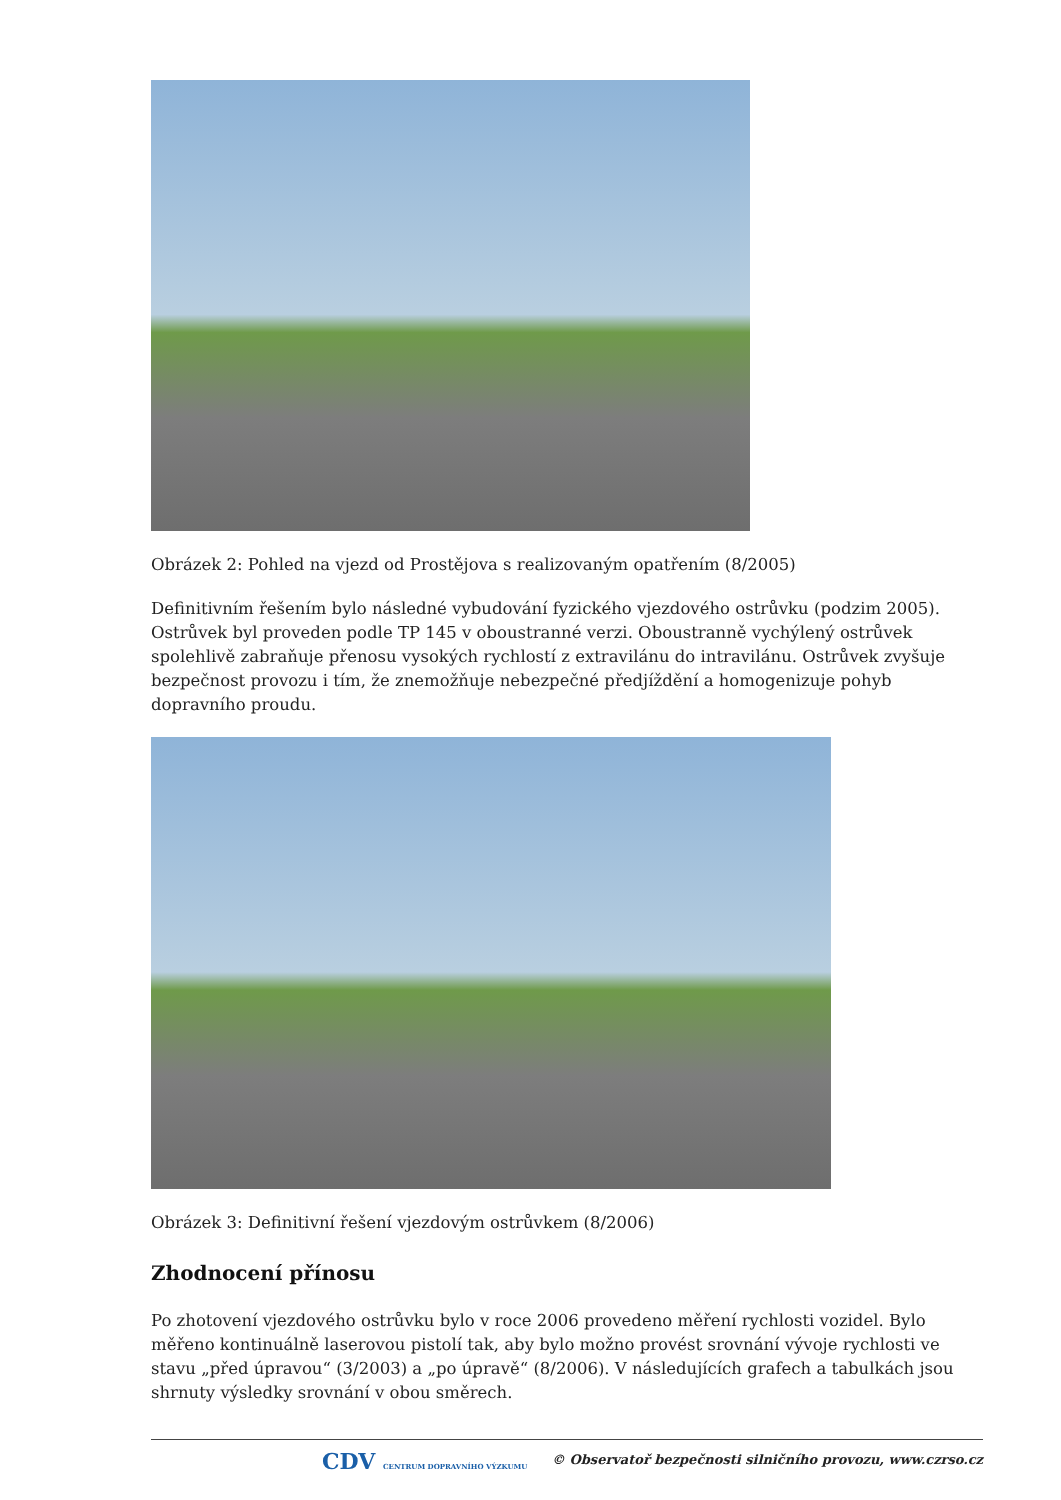Obrázek 2: Pohled na vjezd od Prostějova s realizovaným opatřením (8/2005)
Definitivním řešením bylo následné vybudování fyzického vjezdového ostrůvku (podzim 2005). Ostrůvek byl proveden podle TP 145 v oboustranné verzi. Oboustranně vychýlený ostrůvek spolehlivě zabraňuje přenosu vysokých rychlostí z extravilánu do intravilánu. Ostrůvek zvyšuje bezpečnost provozu i tím, že znemožňuje nebezpečné předjíždění a homogenizuje pohyb dopravního proudu.
Obrázek 3: Definitivní řešení vjezdovým ostrůvkem (8/2006)
Zhodnocení přínosu
Po zhotovení vjezdového ostrůvku bylo v roce 2006 provedeno měření rychlosti vozidel. Bylo měřeno kontinuálně laserovou pistolí tak, aby bylo možno provést srovnání vývoje rychlosti ve stavu „před úpravou“ (3/2003) a „po úpravě“ (8/2006). V následujících grafech a tabulkách jsou shrnuty výsledky srovnání v obou směrech.
CDV CENTRUM DOPRAVNÍHO VÝZKUMU © Observatoř bezpečnosti silničního provozu, www.czrso.cz